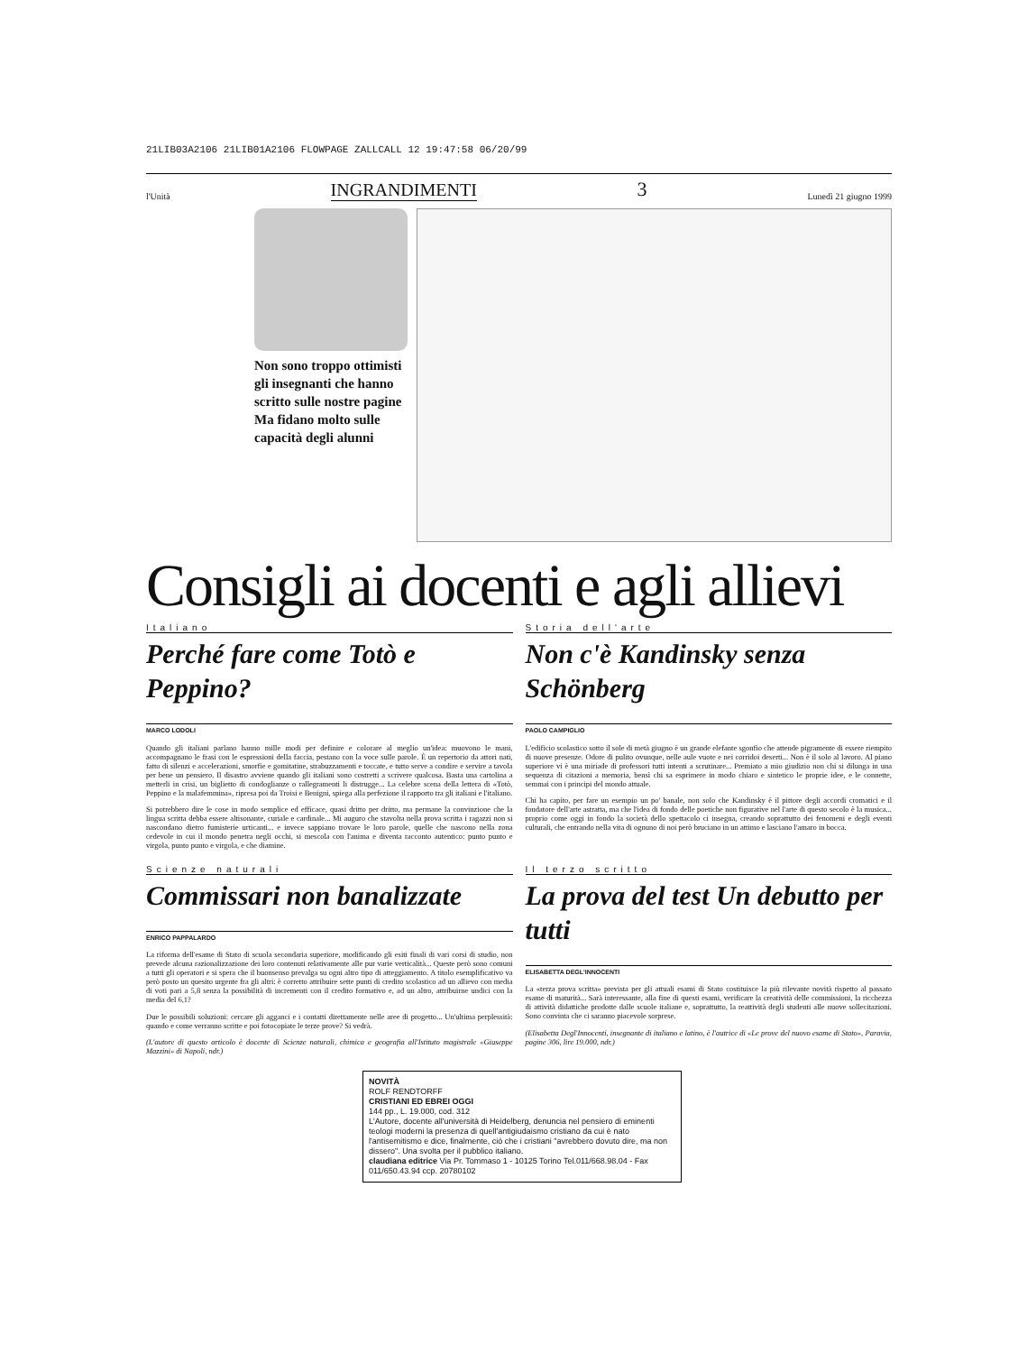21LIB03A2106 21LIB01A2106 FLOWPAGE ZALLCALL 12 19:47:58 06/20/99
l'Unità INGRANDIMENTI 3 Lunedì 21 giugno 1999
Non sono troppo ottimisti gli insegnanti che hanno scritto sulle nostre pagine Ma fidano molto sulle capacità degli alunni
Consigli ai docenti e agli allievi
Italiano
Perché fare come Totò e Peppino?
MARCO LODOLI
Quando gli italiani parlano hanno mille modi per definire e colorare al meglio un'idea: muovono le mani, accompagnano le frasi con le espressioni della faccia, pestano con la voce sulle parole. È un repertorio da attori nati, fatto di silenzi e accelerazioni, smorfie e gomitatine, strabuzzamenti e toccate, e tutto serve a condire e servire a tavola per bene un pensiero. Il disastro avviene quando gli italiani sono costretti a scrivere qualcosa. Basta una cartolina a metterli in crisi, un biglietto di condoglianze o rallegramenti li distrugge... La celebre scena della lettera di «Totò, Peppino e la malafemmina», ripresa poi da Troisi e Benigni, spiega alla perfezione il rapporto tra gli italiani e l'italiano.
Si potrebbero dire le cose in modo semplice ed efficace, quasi dritto per dritto, ma permane la convinzione che la lingua scritta debba essere altisonante, curiale e cardinale... Mi auguro che stavolta nella prova scritta i ragazzi non si nascondano dietro fumisterie urticanti... e invece sappiano trovare le loro parole, quelle che nascono nella zona cedevole in cui il mondo penetra negli occhi, si mescola con l'anima e diventa racconto autentico: punto punto e virgola, punto punto e virgola, e che diamine.
Storia dell'arte
Non c'è Kandinsky senza Schönberg
PAOLO CAMPIGLIO
L'edificio scolastico sotto il sole di metà giugno è un grande elefante sgonfio che attende pigramente di essere riempito di nuove presenze. Odore di pulito ovunque, nelle aule vuote e nei corridoi deserti... Non è il solo al lavoro. Al piano superiore vi è una miriade di professori tutti intenti a scrutinare... Premiato a mio giudizio non chi si dilunga in una sequenza di citazioni a memoria, bensì chi sa esprimere in modo chiaro e sintetico le proprie idee, e le connette, semmai con i principi del mondo attuale.
Chi ha capito, per fare un esempio un po' banale, non solo che Kandinsky è il pittore degli accordi cromatici e il fondatore dell'arte astratta, ma che l'idea di fondo delle poetiche non figurative nel l'arte di questo secolo è la musica... proprio come oggi in fondo la società dello spettacolo ci insegna, creando soprattutto dei fenomeni e degli eventi culturali, che entrando nella vita di ognuno di noi però bruciano in un attimo e lasciano l'amaro in bocca.
Scienze naturali
Commissari non banalizzate
ENRICO PAPPALARDO
La riforma dell'esame di Stato di scuola secondaria superiore, modificando gli esiti finali di vari corsi di studio, non prevede alcuna razionalizzazione dei loro contenuti relativamente alle pur varie verticalità... Queste però sono comuni a tutti gli operatori e si spera che il buonsenso prevalga su ogni altro tipo di atteggiamento. A titolo esemplificativo va però posto un quesito urgente fra gli altri: è corretto attribuire sette punti di credito scolastico ad un allievo con media di voti pari a 5,8 senza la possibilità di incrementi con il credito formativo e, ad un altro, attribuirne undici con la media del 6,1?
Due le possibili soluzioni: cercare gli agganci e i contatti direttamente nelle aree di progetto... Un'ultima perplessità: quando e come verranno scritte e poi fotocopiate le terze prove? Si vedrà.
(L'autore di questo articolo è docente di Scienze naturali, chimica e geografia all'Istituto magistrale «Giuseppe Mazzini» di Napoli, ndr.)
Il terzo scritto
La prova del test Un debutto per tutti
ELISABETTA DEGL'INNOCENTI
La «terza prova scritta» prevista per gli attuali esami di Stato costituisce la più rilevante novità rispetto al passato esame di maturità... Sarà interessante, alla fine di questi esami, verificare la creatività delle commissioni, la ricchezza di attività didattiche prodotte dalle scuole italiane e, soprattutto, la reattività degli studenti alle nuove sollecitazioni. Sono convinta che ci saranno piacevole sorprese.
(Elisabetta Degl'Innocenti, insegnante di italiano e latino, è l'autrice di «Le prove del nuovo esame di Stato», Paravia, pagine 306, lire 19.000, ndr.)
NOVITÀ
ROLF RENDTORFF
CRISTIANI ED EBREI OGGI
144 pp., L. 19.000, cod. 312
L'Autore, docente all'università di Heidelberg, denuncia nel pensiero di eminenti teologi moderni la presenza di quell'antigiudaismo cristiano da cui è nato l'antisemitismo e dice, finalmente, ciò che i cristiani "avrebbero dovuto dire, ma non dissero". Una svolta per il pubblico italiano.
claudiana editrice Via Pr. Tommaso 1 - 10125 Torino Tel.011/668.98.04 - Fax 011/650.43.94 ccp. 20780102